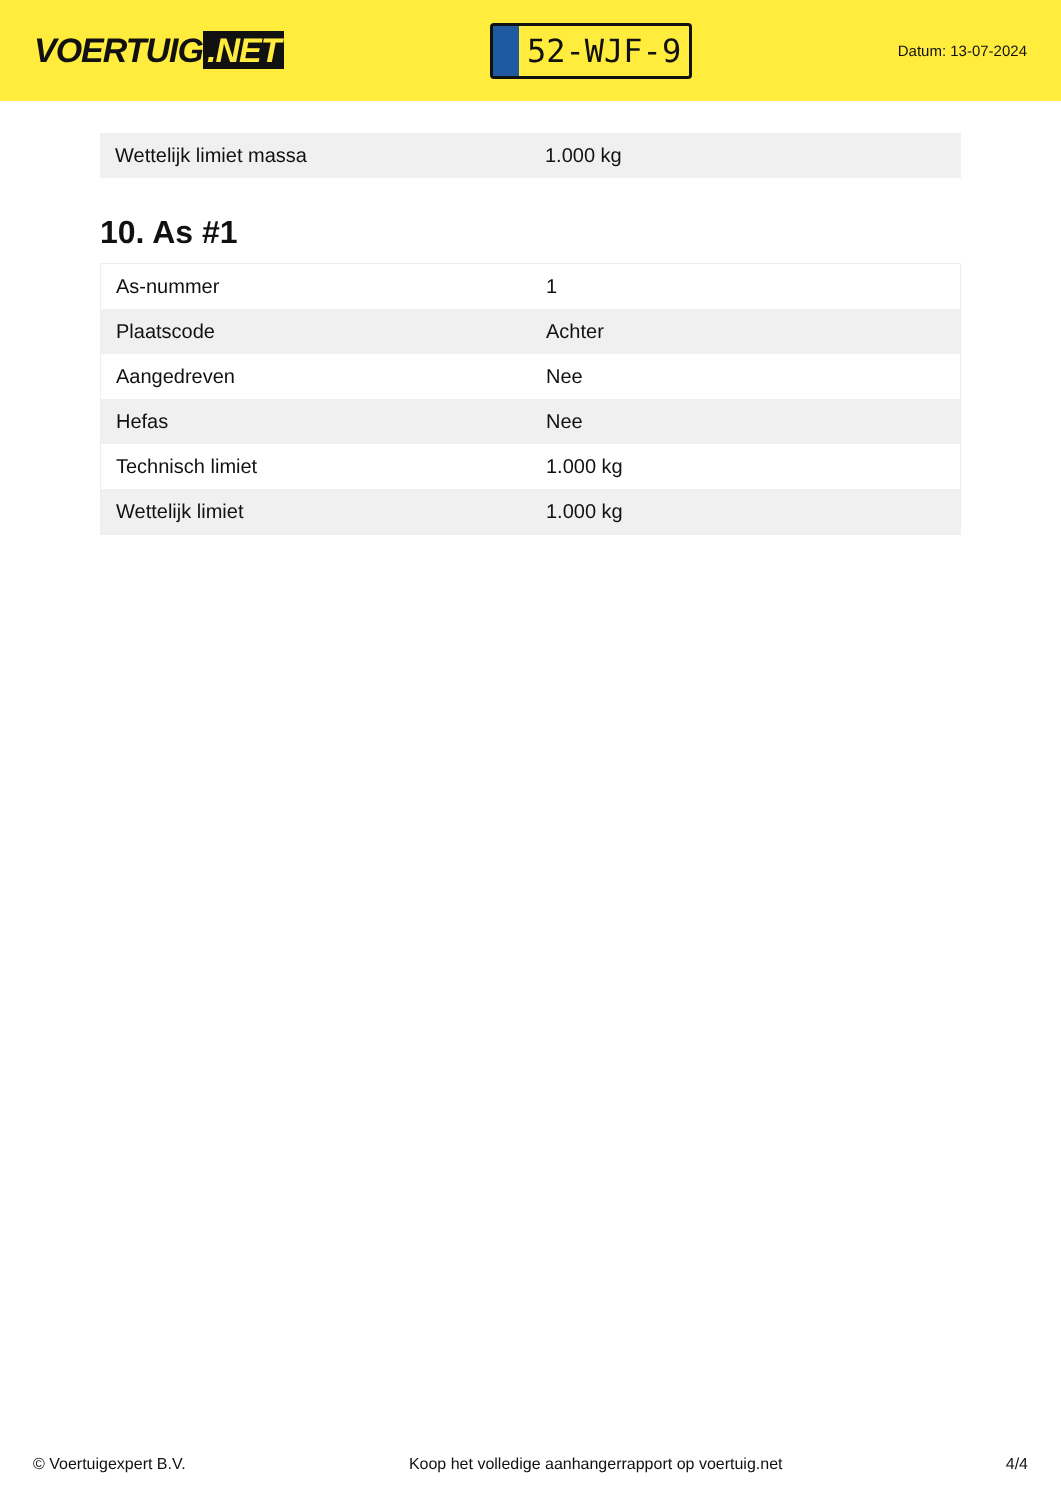VOERTUIG.NET
52-WJF-9
Datum: 13-07-2024
| Wettelijk limiet massa | 1.000 kg |
10. As #1
| As-nummer | 1 |
| Plaatscode | Achter |
| Aangedreven | Nee |
| Hefas | Nee |
| Technisch limiet | 1.000 kg |
| Wettelijk limiet | 1.000 kg |
© Voertuigexpert B.V. Koop het volledige aanhangerrapport op voertuig.net 4/4